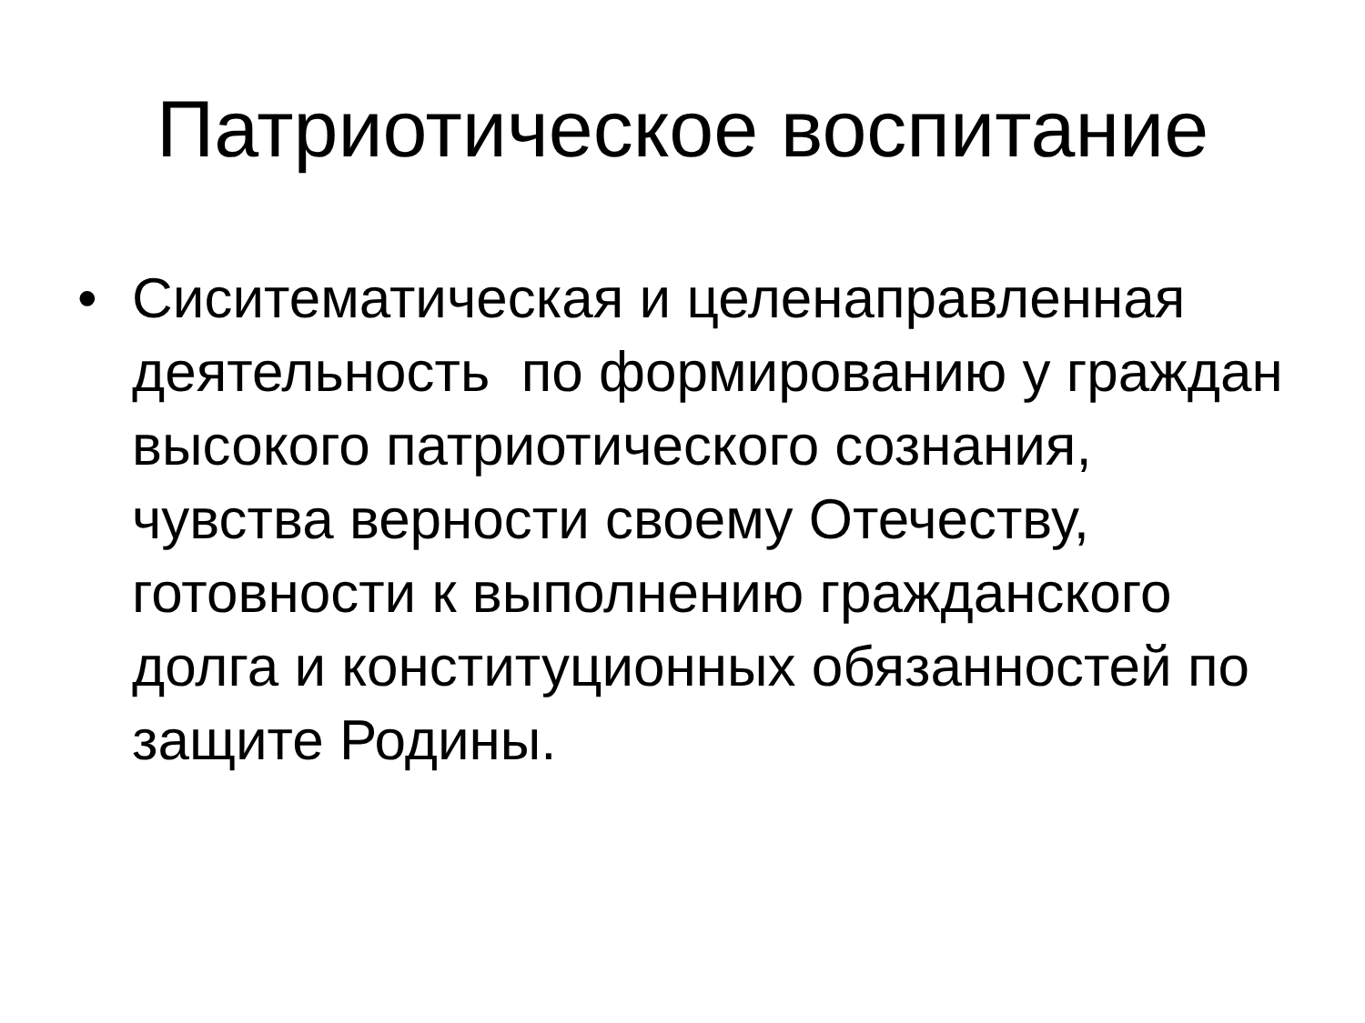Патриотическое воспитание
• Сиситематическая и целенаправленная деятельность по формированию у граждан высокого патриотического сознания, чувства верности своему Отечеству, готовности к выполнению гражданского долга и конституционных обязанностей по защите Родины.